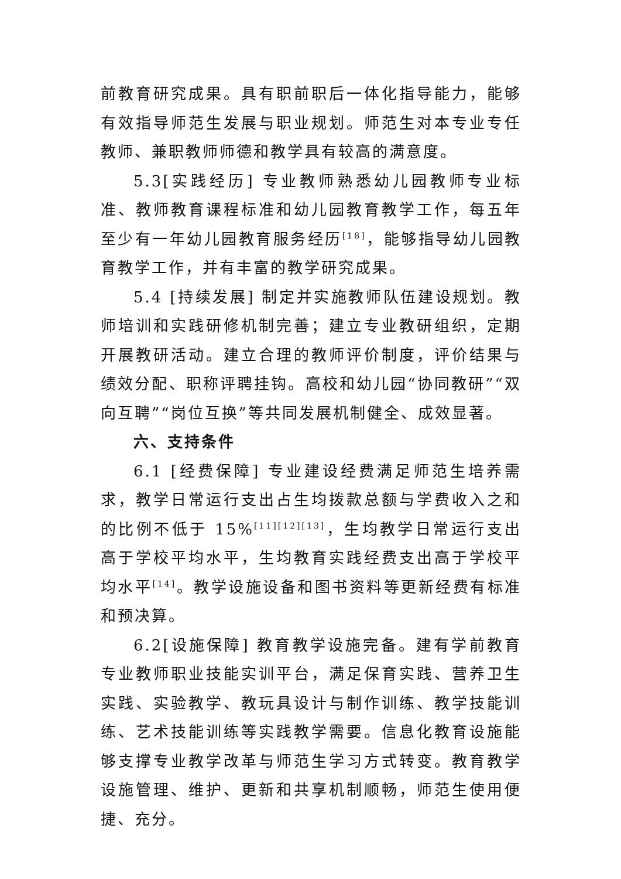前教育研究成果。具有职前职后一体化指导能力，能够有效指导师范生发展与职业规划。师范生对本专业专任教师、兼职教师师德和教学具有较高的满意度。
5.3[实践经历] 专业教师熟悉幼儿园教师专业标准、教师教育课程标准和幼儿园教育教学工作，每五年至少有一年幼儿园教育服务经历<sup>[18]</sup>，能够指导幼儿园教育教学工作，并有丰富的教学研究成果。
5.4 [持续发展] 制定并实施教师队伍建设规划。教师培训和实践研修机制完善；建立专业教研组织，定期开展教研活动。建立合理的教师评价制度，评价结果与绩效分配、职称评聘挂钩。高校和幼儿园“协同教研”“双向互聘”“岗位互换”等共同发展机制健全、成效显著。
六、支持条件
6.1 [经费保障] 专业建设经费满足师范生培养需求，教学日常运行支出占生均拨款总额与学费收入之和的比例不低于 15%<sup>[11][12][13]</sup>，生均教学日常运行支出高于学校平均水平，生均教育实践经费支出高于学校平均水平<sup>[14]</sup>。教学设施设备和图书资料等更新经费有标准和预决算。
6.2[设施保障] 教育教学设施完备。建有学前教育专业教师职业技能实训平台，满足保育实践、营养卫生实践、实验教学、教玩具设计与制作训练、教学技能训练、艺术技能训练等实践教学需要。信息化教育设施能够支撑专业教学改革与师范生学习方式转变。教育教学设施管理、维护、更新和共享机制顺畅，师范生使用便捷、充分。